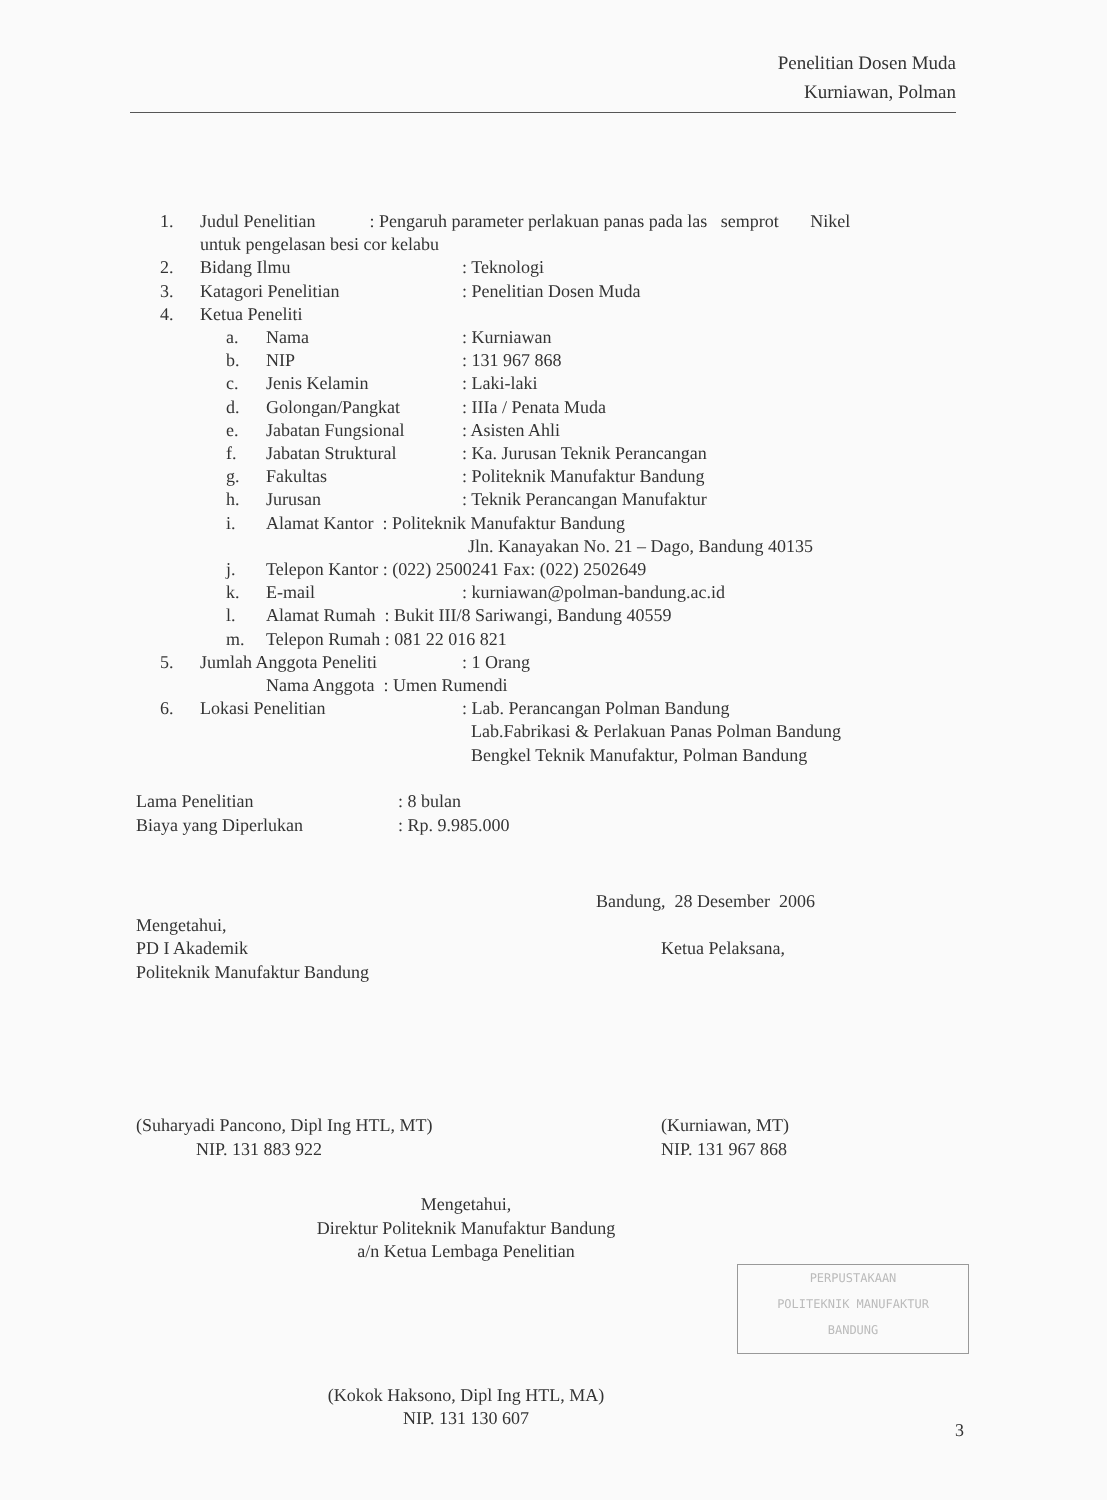Penelitian Dosen Muda
Kurniawan, Polman
1. Judul Penelitian : Pengaruh parameter perlakuan panas pada las semprot Nikel
untuk pengelasan besi cor kelabu
2. Bidang Ilmu : Teknologi
3. Katagori Penelitian : Penelitian Dosen Muda
4. Ketua Peneliti
a. Nama : Kurniawan
b. NIP : 131 967 868
c. Jenis Kelamin : Laki-laki
d. Golongan/Pangkat : IIIa / Penata Muda
e. Jabatan Fungsional : Asisten Ahli
f. Jabatan Struktural : Ka. Jurusan Teknik Perancangan
g. Fakultas : Politeknik Manufaktur Bandung
h. Jurusan : Teknik Perancangan Manufaktur
i. Alamat Kantor : Politeknik Manufaktur Bandung
Jln. Kanayakan No. 21 – Dago, Bandung 40135
j. Telepon Kantor : (022) 2500241 Fax: (022) 2502649
k. E-mail : kurniawan@polman-bandung.ac.id
l. Alamat Rumah : Bukit III/8 Sariwangi, Bandung 40559
m. Telepon Rumah : 081 22 016 821
5. Jumlah Anggota Peneliti : 1 Orang
Nama Anggota : Umen Rumendi
6. Lokasi Penelitian : Lab. Perancangan Polman Bandung
Lab.Fabrikasi & Perlakuan Panas Polman Bandung
Bengkel Teknik Manufaktur, Polman Bandung
Lama Penelitian : 8 bulan
Biaya yang Diperlukan : Rp. 9.985.000
Bandung, 28 Desember 2006
Mengetahui,
PD I Akademik
Politeknik Manufaktur Bandung
Ketua Pelaksana,
(Suharyadi Pancono, Dipl Ing HTL, MT)
NIP. 131 883 922
(Kurniawan, MT)
NIP. 131 967 868
Mengetahui,
Direktur Politeknik Manufaktur Bandung
a/n Ketua Lembaga Penelitian
(Kokok Haksono, Dipl Ing HTL, MA)
NIP. 131 130 607
PERPUSTAKAAN
POLITEKNIK MANUFAKTUR
BANDUNG
3